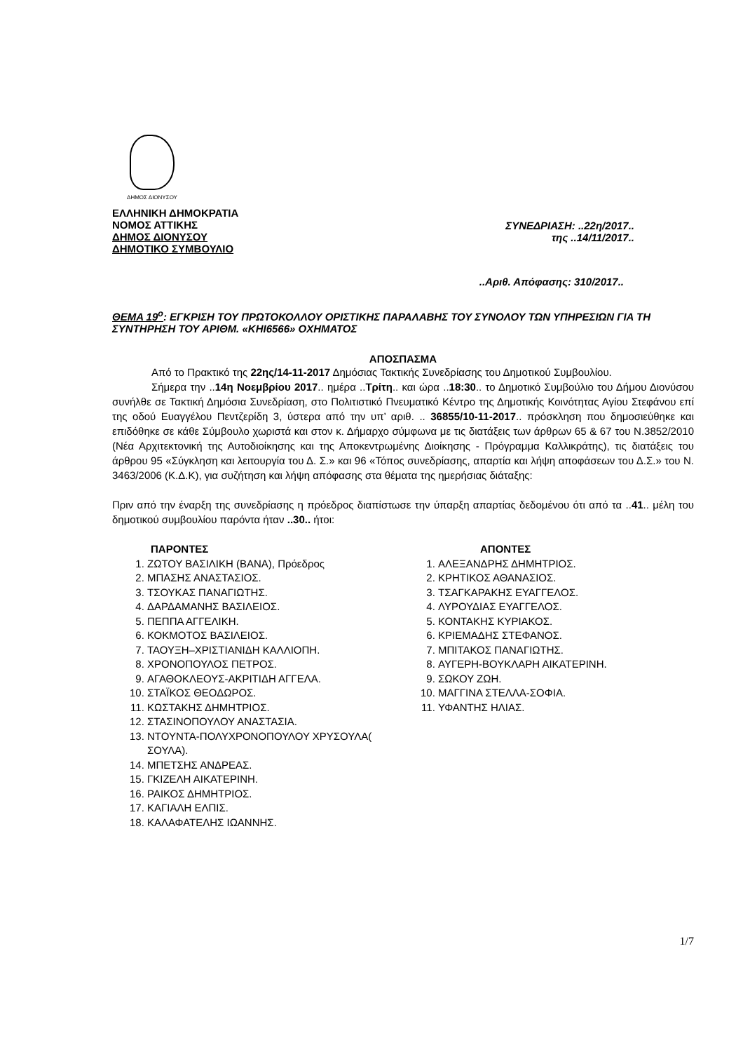ΔΗΜΟΣ ΔΙΟΝΥΣΟΥ
ΕΛΛΗΝΙΚΗ ΔΗΜΟΚΡΑΤΙΑ
ΝΟΜΟΣ ΑΤΤΙΚΗΣ
ΔΗΜΟΣ ΔΙΟΝΥΣΟΥ
ΔΗΜΟΤΙΚΟ ΣΥΜΒΟΥΛΙΟ
ΣΥΝΕΔΡΙΑΣΗ: ..22η/2017..
της ..14/11/2017..
..Αριθ. Απόφασης: 310/2017..
ΘΕΜΑ 19<sup>ο</sup>: ΕΓΚΡΙΣΗ ΤΟΥ ΠΡΩΤΟΚΟΛΛΟΥ ΟΡΙΣΤΙΚΗΣ ΠΑΡΑΛΑΒΗΣ ΤΟΥ ΣΥΝΟΛΟΥ ΤΩΝ ΥΠΗΡΕΣΙΩΝ ΓΙΑ ΤΗ ΣΥΝΤΗΡΗΣΗ ΤΟΥ ΑΡΙΘΜ. «ΚΗΙ6566» ΟΧΗΜΑΤΟΣ
ΑΠΟΣΠΑΣΜΑ
Από το Πρακτικό της 22ης/14-11-2017 Δημόσιας Τακτικής Συνεδρίασης του Δημοτικού Συμβουλίου.
Σήμερα την ..14η Νοεμβρίου 2017.. ημέρα ..Τρίτη.. και ώρα ..18:30.. το Δημοτικό Συμβούλιο του Δήμου Διονύσου συνήλθε σε Τακτική Δημόσια Συνεδρίαση, στο Πολιτιστικό Πνευματικό Κέντρο της Δημοτικής Κοινότητας Αγίου Στεφάνου επί της οδού Ευαγγέλου Πεντζερίδη 3, ύστερα από την υπ’ αριθ. .. 36855/10-11-2017.. πρόσκληση που δημοσιεύθηκε και επιδόθηκε σε κάθε Σύμβουλο χωριστά και στον κ. Δήμαρχο σύμφωνα με τις διατάξεις των άρθρων 65 & 67 του Ν.3852/2010 (Νέα Αρχιτεκτονική της Αυτοδιοίκησης και της Αποκεντρωμένης Διοίκησης - Πρόγραμμα Καλλικράτης), τις διατάξεις του άρθρου 95 «Σύγκληση και λειτουργία του Δ. Σ.» και 96 «Τόπος συνεδρίασης, απαρτία και λήψη αποφάσεων του Δ.Σ.» του Ν. 3463/2006 (Κ.Δ.Κ), για συζήτηση και λήψη απόφασης στα θέματα της ημερήσιας διάταξης:
Πριν από την έναρξη της συνεδρίασης η πρόεδρος διαπίστωσε την ύπαρξη απαρτίας δεδομένου ότι από τα ..41.. μέλη του δημοτικού συμβουλίου παρόντα ήταν ..30.. ήτοι:
ΠΑΡΟΝΤΕΣ
1. ΖΩΤΟΥ ΒΑΣΙΛΙΚΗ (ΒΑΝΑ), Πρόεδρος
2. ΜΠΑΣΗΣ ΑΝΑΣΤΑΣΙΟΣ.
3. ΤΣΟΥΚΑΣ ΠΑΝΑΓΙΩΤΗΣ.
4. ΔΑΡΔΑΜΑΝΗΣ ΒΑΣΙΛΕΙΟΣ.
5. ΠΕΠΠΑ ΑΓΓΕΛΙΚΗ.
6. ΚΟΚΜΟΤΟΣ ΒΑΣΙΛΕΙΟΣ.
7. ΤΑΟΥΞΗ–ΧΡΙΣΤΙΑΝΙΔΗ ΚΑΛΛΙΟΠΗ.
8. ΧΡΟΝΟΠΟΥΛΟΣ ΠΕΤΡΟΣ.
9. ΑΓΑΘΟΚΛΕΟΥΣ-ΑΚΡΙΤΙΔΗ ΑΓΓΕΛΑ.
10. ΣΤΑΪΚΟΣ ΘΕΟΔΩΡΟΣ.
11. ΚΩΣΤΑΚΗΣ ΔΗΜΗΤΡΙΟΣ.
12. ΣΤΑΣΙΝΟΠΟΥΛΟΥ ΑΝΑΣΤΑΣΙΑ.
13. ΝΤΟΥΝΤΑ-ΠΟΛΥΧΡΟΝΟΠΟΥΛΟΥ ΧΡΥΣΟΥΛΑ( ΣΟΥΛΑ).
14. ΜΠΕΤΣΗΣ ΑΝΔΡΕΑΣ.
15. ΓΚΙΖΕΛΗ ΑΙΚΑΤΕΡΙΝΗ.
16. ΡΑΙΚΟΣ ΔΗΜΗΤΡΙΟΣ.
17. ΚΑΓΙΑΛΗ ΕΛΠΙΣ.
18. ΚΑΛΑΦΑΤΕΛΗΣ ΙΩΑΝΝΗΣ.
ΑΠΟΝΤΕΣ
1. ΑΛΕΞΑΝΔΡΗΣ ΔΗΜΗΤΡΙΟΣ.
2. ΚΡΗΤΙΚΟΣ ΑΘΑΝΑΣΙΟΣ.
3. ΤΣΑΓΚΑΡΑΚΗΣ ΕΥΑΓΓΕΛΟΣ.
4. ΛΥΡΟΥΔΙΑΣ ΕΥΑΓΓΕΛΟΣ.
5. ΚΟΝΤΑΚΗΣ ΚΥΡΙΑΚΟΣ.
6. ΚΡΙΕΜΑΔΗΣ ΣΤΕΦΑΝΟΣ.
7. ΜΠΙΤΑΚΟΣ ΠΑΝΑΓΙΩΤΗΣ.
8. ΑΥΓΕΡΗ-ΒΟΥΚΛΑΡΗ ΑΙΚΑΤΕΡΙΝΗ.
9. ΣΩΚΟΥ ΖΩΗ.
10. ΜΑΓΓΙΝΑ ΣΤΕΛΛΑ-ΣΟΦΙΑ.
11. ΥΦΑΝΤΗΣ ΗΛΙΑΣ.
1/7